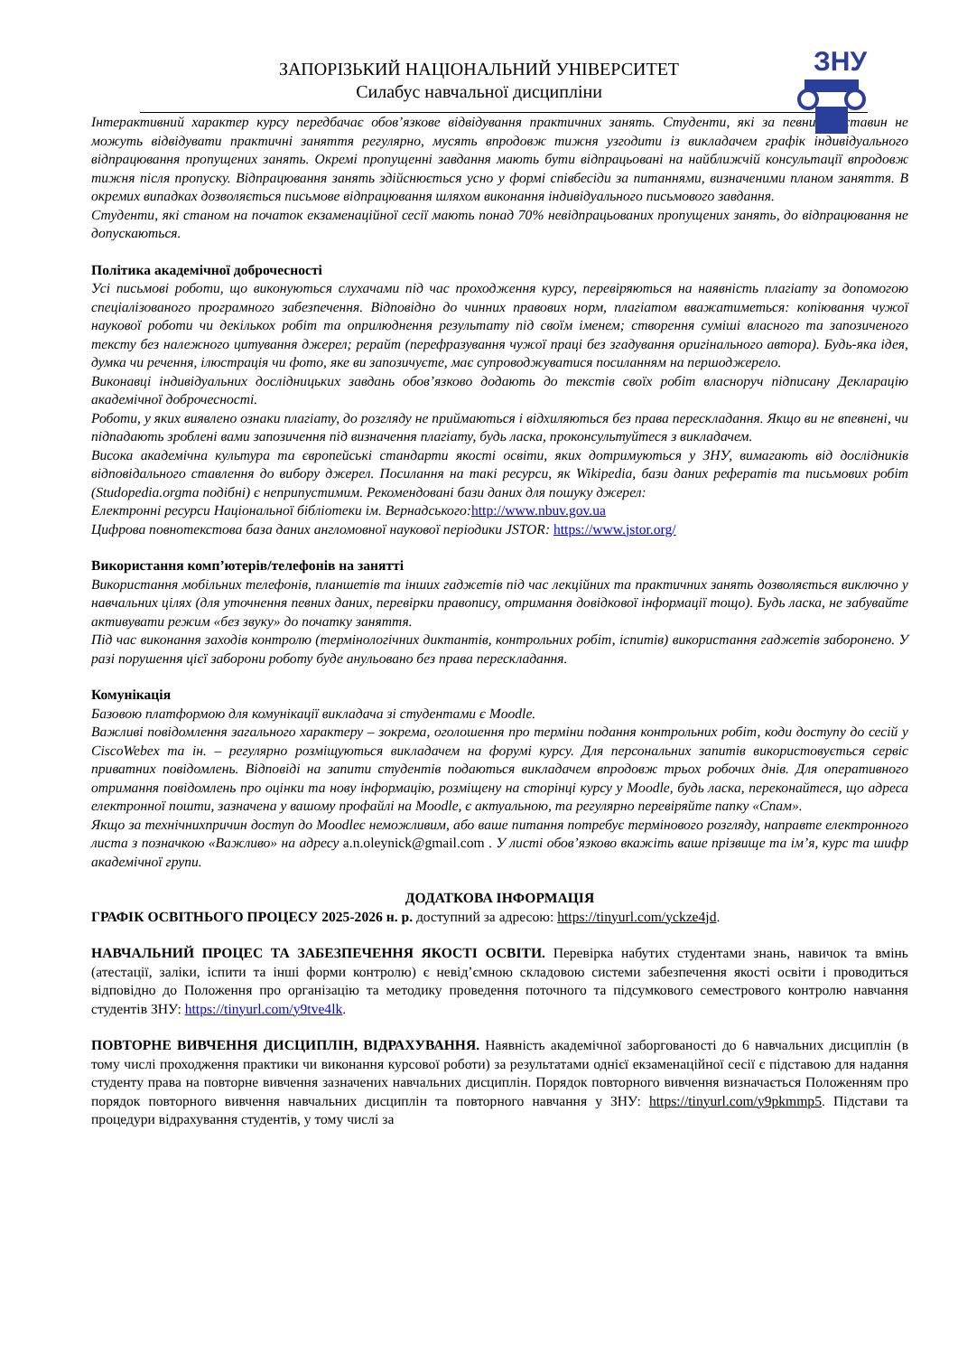ЗНУ
ЗАПОРІЗЬКИЙ НАЦІОНАЛЬНИЙ УНІВЕРСИТЕТ
Силабус навчальної дисципліни
Інтерактивний характер курсу передбачає обов’язкове відвідування практичних занять. Студенти, які за певних обставин не можуть відвідувати практичні заняття регулярно, мусять впродовж тижня узгодити із викладачем графік індивідуального відпрацювання пропущених занять. Окремі пропущенні завдання мають бути відпрацьовані на найближчій консультації впродовж тижня після пропуску. Відпрацювання занять здійснюється усно у формі співбесіди за питаннями, визначеними планом заняття. В окремих випадках дозволяється письмове відпрацювання шляхом виконання індивідуального письмового завдання.
Студенти, які станом на початок екзаменаційної сесії мають понад 70% невідпрацьованих пропущених занять, до відпрацювання не допускаються.
Політика академічної доброчесності
Усі письмові роботи, що виконуються слухачами під час проходження курсу, перевіряються на наявність плагіату за допомогою спеціалізованого програмного забезпечення. Відповідно до чинних правових норм, плагіатом вважатиметься: копіювання чужої наукової роботи чи декількох робіт та оприлюднення результату під своїм іменем; створення суміші власного та запозиченого тексту без належного цитування джерел; рерайт (перефразування чужої праці без згадування оригінального автора). Будь-яка ідея, думка чи речення, ілюстрація чи фото, яке ви запозичуєте, має супроводжуватися посиланням на першоджерело.
Виконавці індивідуальних дослідницьких завдань обов’язково додають до текстів своїх робіт власноруч підписану Декларацію академічної доброчесності.
Роботи, у яких виявлено ознаки плагіату, до розгляду не приймаються і відхиляються без права перескладання. Якщо ви не впевнені, чи підпадають зроблені вами запозичення під визначення плагіату, будь ласка, проконсультуйтеся з викладачем.
Висока академічна культура та європейські стандарти якості освіти, яких дотримуються у ЗНУ, вимагають від дослідників відповідального ставлення до вибору джерел. Посилання на такі ресурси, як Wikipedia, бази даних рефератів та письмових робіт (Studopedia.orgта подібні) є неприпустимим. Рекомендовані бази даних для пошуку джерел:
Електронні ресурси Національної бібліотеки ім. Вернадського: http://www.nbuv.gov.ua
Цифрова повнотекстова база даних англомовної наукової періодики JSTOR: https://www.jstor.org/
Використання комп’ютерів/телефонів на занятті
Використання мобільних телефонів, планшетів та інших гаджетів під час лекційних та практичних занять дозволяється виключно у навчальних цілях (для уточнення певних даних, перевірки правопису, отримання довідкової інформації тощо). Будь ласка, не забувайте активувати режим «без звуку» до початку заняття.
Під час виконання заходів контролю (термінологічних диктантів, контрольних робіт, іспитів) використання гаджетів заборонено. У разі порушення цієї заборони роботу буде анульовано без права перескладання.
Комунікація
Базовою платформою для комунікації викладача зі студентами є Moodle.
Важливі повідомлення загального характеру – зокрема, оголошення про терміни подання контрольних робіт, коди доступу до сесій у CiscoWebex та ін. – регулярно розміщуються викладачем на форумі курсу. Для персональних запитів використовується сервіс приватних повідомлень. Відповіді на запити студентів подаються викладачем впродовж трьох робочих днів. Для оперативного отримання повідомлень про оцінки та нову інформацію, розміщену на сторінці курсу у Moodle, будь ласка, переконайтеся, що адреса електронної пошти, зазначена у вашому профайлі на Moodle, є актуальною, та регулярно перевіряйте папку «Спам».
Якщо за технічнихпричин доступ до Moodleє неможливим, або ваше питання потребує термінового розгляду, направте електронного листа з позначкою «Важливо» на адресу a.n.oleynick@gmail.com . У листі обов’язково вкажіть ваше прізвище та ім’я, курс та шифр академічної групи.
ДОДАТКОВА ІНФОРМАЦІЯ
ГРАФІК ОСВІТНЬОГО ПРОЦЕСУ 2025-2026 н. р. доступний за адресою: https://tinyurl.com/yckze4jd.
НАВЧАЛЬНИЙ ПРОЦЕС ТА ЗАБЕЗПЕЧЕННЯ ЯКОСТІ ОСВІТИ. Перевірка набутих студентами знань, навичок та вмінь (атестації, заліки, іспити та інші форми контролю) є невід’ємною складовою системи забезпечення якості освіти і проводиться відповідно до Положення про організацію та методику проведення поточного та підсумкового семестрового контролю навчання студентів ЗНУ: https://tinyurl.com/y9tve4lk.
ПОВТОРНЕ ВИВЧЕННЯ ДИСЦИПЛІН, ВІДРАХУВАННЯ. Наявність академічної заборгованості до 6 навчальних дисциплін (в тому числі проходження практики чи виконання курсової роботи) за результатами однієї екзаменаційної сесії є підставою для надання студенту права на повторне вивчення зазначених навчальних дисциплін. Порядок повторного вивчення визначається Положенням про порядок повторного вивчення навчальних дисциплін та повторного навчання у ЗНУ: https://tinyurl.com/y9pkmmp5. Підстави та процедури відрахування студентів, у тому числі за